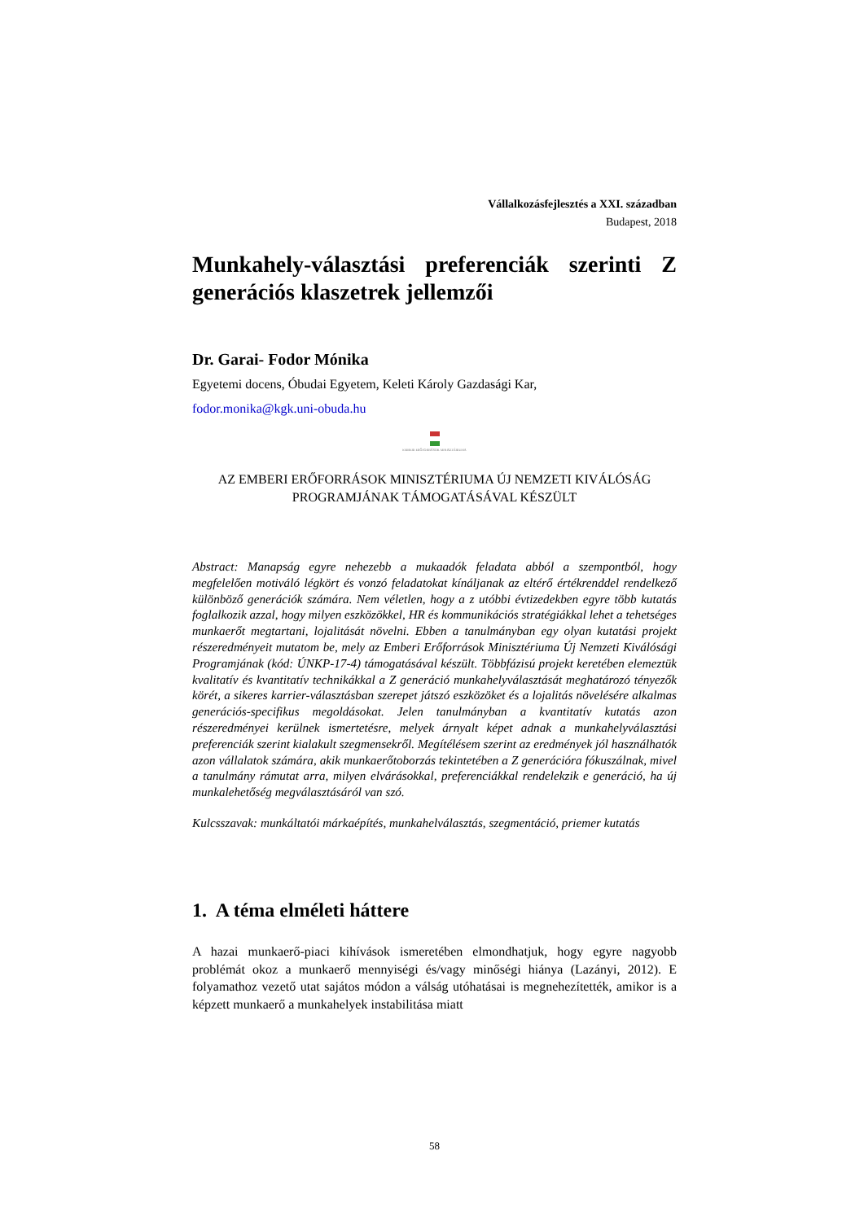Vállalkozásfejlesztés a XXI. században
Budapest, 2018
Munkahely-választási preferenciák szerinti Z generációs klaszetrek jellemzői
Dr. Garai- Fodor Mónika
Egyetemi docens, Óbudai Egyetem, Keleti Károly Gazdasági Kar,
fodor.monika@kgk.uni-obuda.hu
EMBERI ERŐFORRÁSOK MINISZTÉRIUMA
AZ EMBERI ERŐFORRÁSOK MINISZTÉRIUMA ÚJ NEMZETI KIVÁLÓSÁG PROGRAMJÁNAK TÁMOGATÁSÁVAL KÉSZÜLT
Abstract: Manapság egyre nehezebb a mukaadók feladata abból a szempontból, hogy megfelelően motiváló légkört és vonzó feladatokat kínáljanak az eltérő értékrenddel rendelkező különböző generációk számára. Nem véletlen, hogy a z utóbbi évtizedekben egyre több kutatás foglalkozik azzal, hogy milyen eszközökkel, HR és kommunikációs stratégiákkal lehet a tehetséges munkaerőt megtartani, lojalitását növelni. Ebben a tanulmányban egy olyan kutatási projekt részeredményeit mutatom be, mely az Emberi Erőforrások Minisztériuma Új Nemzeti Kiválósági Programjának (kód: ÚNKP-17-4) támogatásával készült. Többfázisú projekt keretében elemeztük kvalitatív és kvantitatív technikákkal a Z generáció munkahelyválasztását meghatározó tényezők körét, a sikeres karrier-választásban szerepet játszó eszközöket és a lojalitás növelésére alkalmas generációs-specifikus megoldásokat. Jelen tanulmányban a kvantitatív kutatás azon részeredményei kerülnek ismertetésre, melyek árnyalt képet adnak a munkahelyválasztási preferenciák szerint kialakult szegmensekről. Megítélésem szerint az eredmények jól használhatók azon vállalatok számára, akik munkaerőtoborzás tekintetében a Z generációra fókuszálnak, mivel a tanulmány rámutat arra, milyen elvárásokkal, preferenciákkal rendelekzik e generáció, ha új munkalehetőség megválasztásáról van szó.
Kulcsszavak: munkáltatói márkaépítés, munkahelválasztás, szegmentáció, priemer kutatás
1. A téma elméleti háttere
A hazai munkaerő-piaci kihívások ismeretében elmondhatjuk, hogy egyre nagyobb problémát okoz a munkaerő mennyiségi és/vagy minőségi hiánya (Lazányi, 2012). E folyamathoz vezető utat sajátos módon a válság utóhatásai is megnehezítették, amikor is a képzett munkaerő a munkahelyek instabilitása miatt
58